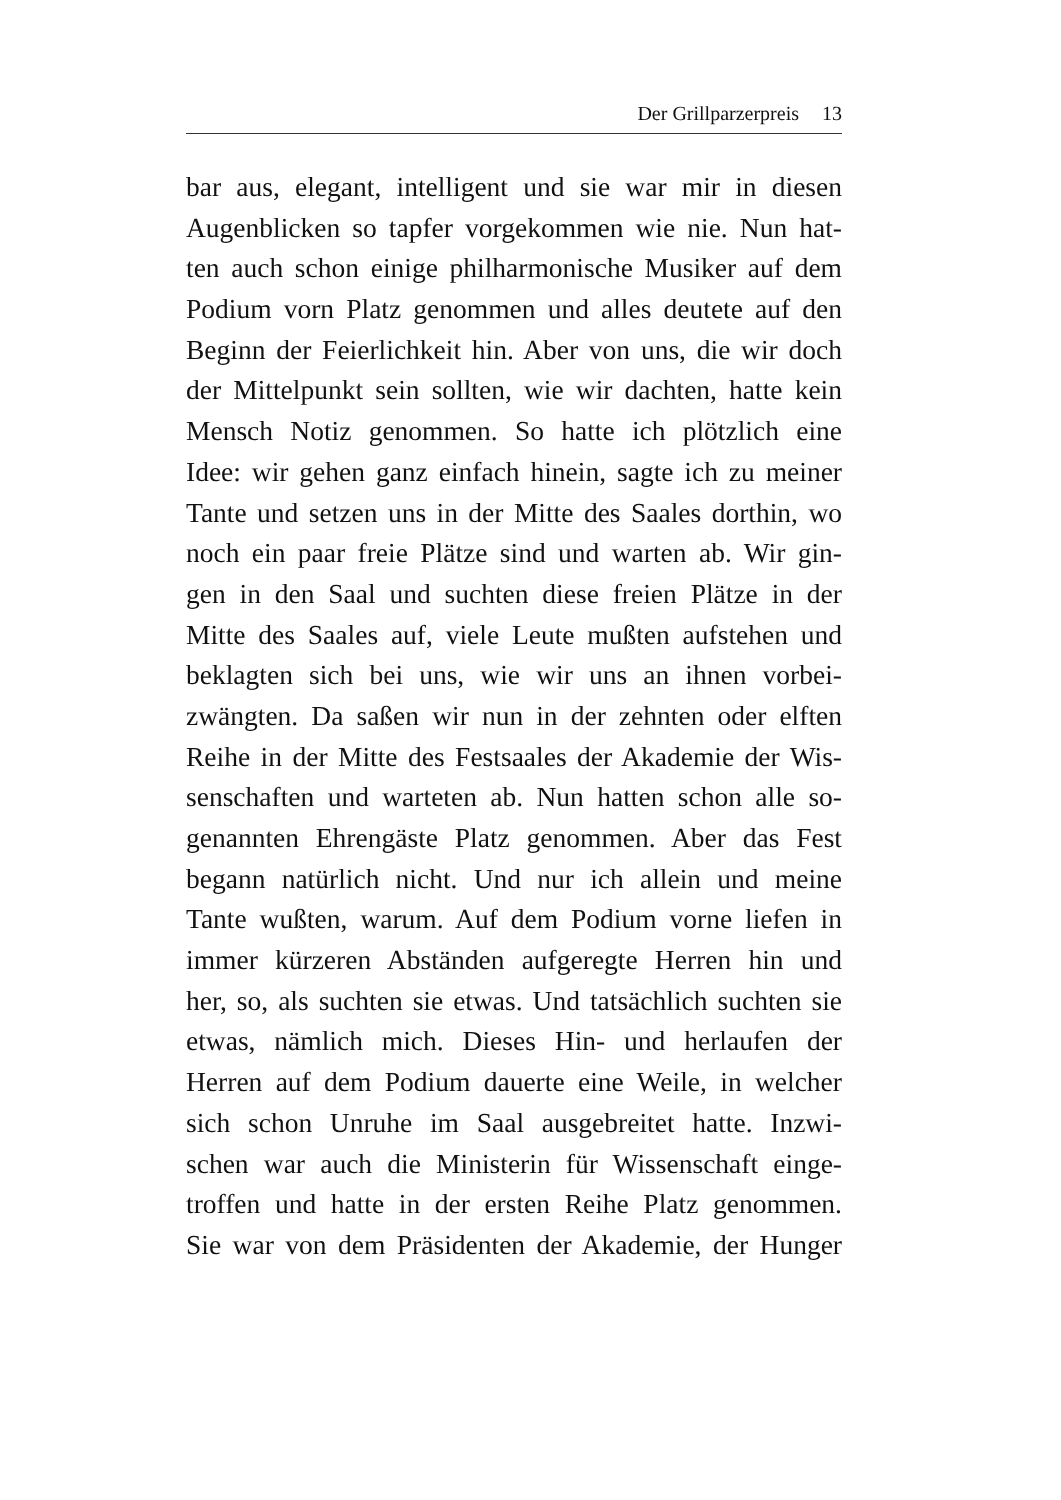Der Grillparzerpreis 13
bar aus, elegant, intelligent und sie war mir in diesen
Augenblicken so tapfer vorgekommen wie nie. Nun hat-
ten auch schon einige philharmonische Musiker auf dem
Podium vorn Platz genommen und alles deutete auf den
Beginn der Feierlichkeit hin. Aber von uns, die wir doch
der Mittelpunkt sein sollten, wie wir dachten, hatte kein
Mensch Notiz genommen. So hatte ich plötzlich eine
Idee: wir gehen ganz einfach hinein, sagte ich zu meiner
Tante und setzen uns in der Mitte des Saales dorthin, wo
noch ein paar freie Plätze sind und warten ab. Wir gin-
gen in den Saal und suchten diese freien Plätze in der
Mitte des Saales auf, viele Leute mußten aufstehen und
beklagten sich bei uns, wie wir uns an ihnen vorbei-
zwängten. Da saßen wir nun in der zehnten oder elften
Reihe in der Mitte des Festsaales der Akademie der Wis-
senschaften und warteten ab. Nun hatten schon alle so-
genannten Ehrengäste Platz genommen. Aber das Fest
begann natürlich nicht. Und nur ich allein und meine
Tante wußten, warum. Auf dem Podium vorne liefen in
immer kürzeren Abständen aufgeregte Herren hin und
her, so, als suchten sie etwas. Und tatsächlich suchten sie
etwas, nämlich mich. Dieses Hin- und herlaufen der
Herren auf dem Podium dauerte eine Weile, in welcher
sich schon Unruhe im Saal ausgebreitet hatte. Inzwi-
schen war auch die Ministerin für Wissenschaft einge-
troffen und hatte in der ersten Reihe Platz genommen.
Sie war von dem Präsidenten der Akademie, der Hunger